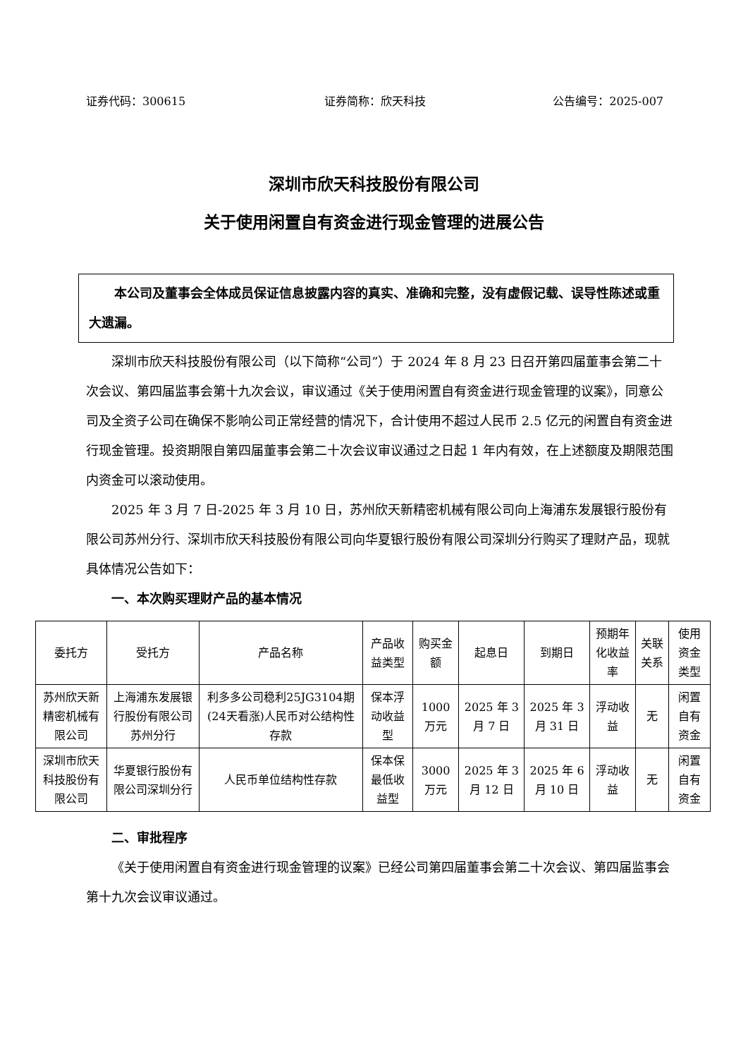证券代码：300615 证券简称：欣天科技 公告编号：2025-007
深圳市欣天科技股份有限公司
关于使用闲置自有资金进行现金管理的进展公告
本公司及董事会全体成员保证信息披露内容的真实、准确和完整，没有虚假记载、误导性陈述或重大遗漏。
深圳市欣天科技股份有限公司（以下简称“公司”）于 2024 年 8 月 23 日召开第四届董事会第二十次会议、第四届监事会第十九次会议，审议通过《关于使用闲置自有资金进行现金管理的议案》，同意公司及全资子公司在确保不影响公司正常经营的情况下，合计使用不超过人民币 2.5 亿元的闲置自有资金进行现金管理。投资期限自第四届董事会第二十次会议审议通过之日起 1 年内有效，在上述额度及期限范围内资金可以滚动使用。
2025 年 3 月 7 日-2025 年 3 月 10 日，苏州欣天新精密机械有限公司向上海浦东发展银行股份有限公司苏州分行、深圳市欣天科技股份有限公司向华夏银行股份有限公司深圳分行购买了理财产品，现就具体情况公告如下：
一、本次购买理财产品的基本情况
| 委托方 | 受托方 | 产品名称 | 产品收益类型 | 购买金额 | 起息日 | 到期日 | 预期年化收益率 | 关联关系 | 使用资金类型 |
| --- | --- | --- | --- | --- | --- | --- | --- | --- | --- |
| 苏州欣天新精密机械有限公司 | 上海浦东发展银行股份有限公司苏州分行 | 利多多公司稳利25JG3104期(24天看涨)人民币对公结构性存款 | 保本浮动收益型 | 1000万元 | 2025 年 3 月 7 日 | 2025 年 3 月 31 日 | 浮动收益 | 无 | 闲置自有资金 |
| 深圳市欣天科技股份有限公司 | 华夏银行股份有限公司深圳分行 | 人民币单位结构性存款 | 保本保最低收益型 | 3000万元 | 2025 年 3 月 12 日 | 2025 年 6 月 10 日 | 浮动收益 | 无 | 闲置自有资金 |
二、审批程序
《关于使用闲置自有资金进行现金管理的议案》已经公司第四届董事会第二十次会议、第四届监事会第十九次会议审议通过。